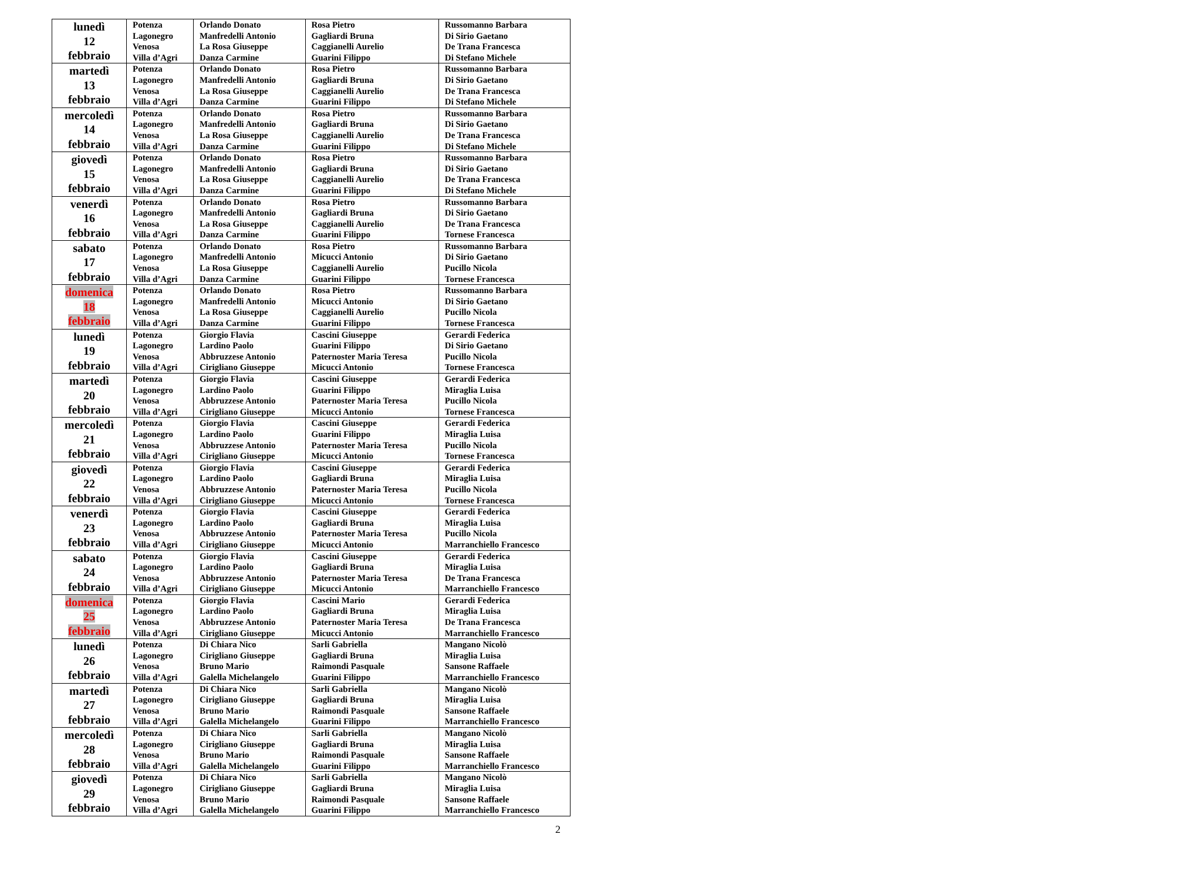| lunedì 12 febbraio | Potenza Lagonegro Venosa Villa d’Agri | Orlando Donato Manfredelli Antonio La Rosa Giuseppe Danza Carmine | Rosa Pietro Gagliardi Bruna Caggianelli Aurelio Guarini Filippo | Russomanno Barbara Di Sirio Gaetano De Trana Francesca Di Stefano Michele |
| martedì 13 febbraio | Potenza Lagonegro Venosa Villa d’Agri | Orlando Donato Manfredelli Antonio La Rosa Giuseppe Danza Carmine | Rosa Pietro Gagliardi Bruna Caggianelli Aurelio Guarini Filippo | Russomanno Barbara Di Sirio Gaetano De Trana Francesca Di Stefano Michele |
| mercoledì 14 febbraio | Potenza Lagonegro Venosa Villa d’Agri | Orlando Donato Manfredelli Antonio La Rosa Giuseppe Danza Carmine | Rosa Pietro Gagliardi Bruna Caggianelli Aurelio Guarini Filippo | Russomanno Barbara Di Sirio Gaetano De Trana Francesca Di Stefano Michele |
| giovedì 15 febbraio | Potenza Lagonegro Venosa Villa d’Agri | Orlando Donato Manfredelli Antonio La Rosa Giuseppe Danza Carmine | Rosa Pietro Gagliardi Bruna Caggianelli Aurelio Guarini Filippo | Russomanno Barbara Di Sirio Gaetano De Trana Francesca Di Stefano Michele |
| venerdì 16 febbraio | Potenza Lagonegro Venosa Villa d’Agri | Orlando Donato Manfredelli Antonio La Rosa Giuseppe Danza Carmine | Rosa Pietro Gagliardi Bruna Caggianelli Aurelio Guarini Filippo | Russomanno Barbara Di Sirio Gaetano De Trana Francesca Tornese Francesca |
| sabato 17 febbraio | Potenza Lagonegro Venosa Villa d’Agri | Orlando Donato Manfredelli Antonio La Rosa Giuseppe Danza Carmine | Rosa Pietro Micucci Antonio Caggianelli Aurelio Guarini Filippo | Russomanno Barbara Di Sirio Gaetano Pucillo Nicola Tornese Francesca |
| domenica 18 febbraio | Potenza Lagonegro Venosa Villa d’Agri | Orlando Donato Manfredelli Antonio La Rosa Giuseppe Danza Carmine | Rosa Pietro Micucci Antonio Caggianelli Aurelio Guarini Filippo | Russomanno Barbara Di Sirio Gaetano Pucillo Nicola Tornese Francesca |
| lunedì 19 febbraio | Potenza Lagonegro Venosa Villa d’Agri | Giorgio Flavia Lardino Paolo Abbruzzese Antonio Cirigliano Giuseppe | Cascini Giuseppe Guarini Filippo Paternoster Maria Teresa Micucci Antonio | Gerardi Federica Di Sirio Gaetano Pucillo Nicola Tornese Francesca |
| martedì 20 febbraio | Potenza Lagonegro Venosa Villa d’Agri | Giorgio Flavia Lardino Paolo Abbruzzese Antonio Cirigliano Giuseppe | Cascini Giuseppe Guarini Filippo Paternoster Maria Teresa Micucci Antonio | Gerardi Federica Miraglia Luisa Pucillo Nicola Tornese Francesca |
| mercoledì 21 febbraio | Potenza Lagonegro Venosa Villa d’Agri | Giorgio Flavia Lardino Paolo Abbruzzese Antonio Cirigliano Giuseppe | Cascini Giuseppe Guarini Filippo Paternoster Maria Teresa Micucci Antonio | Gerardi Federica Miraglia Luisa Pucillo Nicola Tornese Francesca |
| giovedì 22 febbraio | Potenza Lagonegro Venosa Villa d’Agri | Giorgio Flavia Lardino Paolo Abbruzzese Antonio Cirigliano Giuseppe | Cascini Giuseppe Gagliardi Bruna Paternoster Maria Teresa Micucci Antonio | Gerardi Federica Miraglia Luisa Pucillo Nicola Tornese Francesca |
| venerdì 23 febbraio | Potenza Lagonegro Venosa Villa d’Agri | Giorgio Flavia Lardino Paolo Abbruzzese Antonio Cirigliano Giuseppe | Cascini Giuseppe Gagliardi Bruna Paternoster Maria Teresa Micucci Antonio | Gerardi Federica Miraglia Luisa Pucillo Nicola Marranchiello Francesco |
| sabato 24 febbraio | Potenza Lagonegro Venosa Villa d’Agri | Giorgio Flavia Lardino Paolo Abbruzzese Antonio Cirigliano Giuseppe | Cascini Giuseppe Gagliardi Bruna Paternoster Maria Teresa Micucci Antonio | Gerardi Federica Miraglia Luisa De Trana Francesca Marranchiello Francesco |
| domenica 25 febbraio | Potenza Lagonegro Venosa Villa d’Agri | Giorgio Flavia Lardino Paolo Abbruzzese Antonio Cirigliano Giuseppe | Cascini Mario Gagliardi Bruna Paternoster Maria Teresa Micucci Antonio | Gerardi Federica Miraglia Luisa De Trana Francesca Marranchiello Francesco |
| lunedì 26 febbraio | Potenza Lagonegro Venosa Villa d’Agri | Di Chiara Nico Cirigliano Giuseppe Bruno Mario Galella Michelangelo | Sarli Gabriella Gagliardi Bruna Raimondi Pasquale Guarini Filippo | Mangano Nicolò Miraglia Luisa Sansone Raffaele Marranchiello Francesco |
| martedì 27 febbraio | Potenza Lagonegro Venosa Villa d’Agri | Di Chiara Nico Cirigliano Giuseppe Bruno Mario Galella Michelangelo | Sarli Gabriella Gagliardi Bruna Raimondi Pasquale Guarini Filippo | Mangano Nicolò Miraglia Luisa Sansone Raffaele Marranchiello Francesco |
| mercoledì 28 febbraio | Potenza Lagonegro Venosa Villa d’Agri | Di Chiara Nico Cirigliano Giuseppe Bruno Mario Galella Michelangelo | Sarli Gabriella Gagliardi Bruna Raimondi Pasquale Guarini Filippo | Mangano Nicolò Miraglia Luisa Sansone Raffaele Marranchiello Francesco |
| giovedì 29 febbraio | Potenza Lagonegro Venosa Villa d’Agri | Di Chiara Nico Cirigliano Giuseppe Bruno Mario Galella Michelangelo | Sarli Gabriella Gagliardi Bruna Raimondi Pasquale Guarini Filippo | Mangano Nicolò Miraglia Luisa Sansone Raffaele Marranchiello Francesco |
2